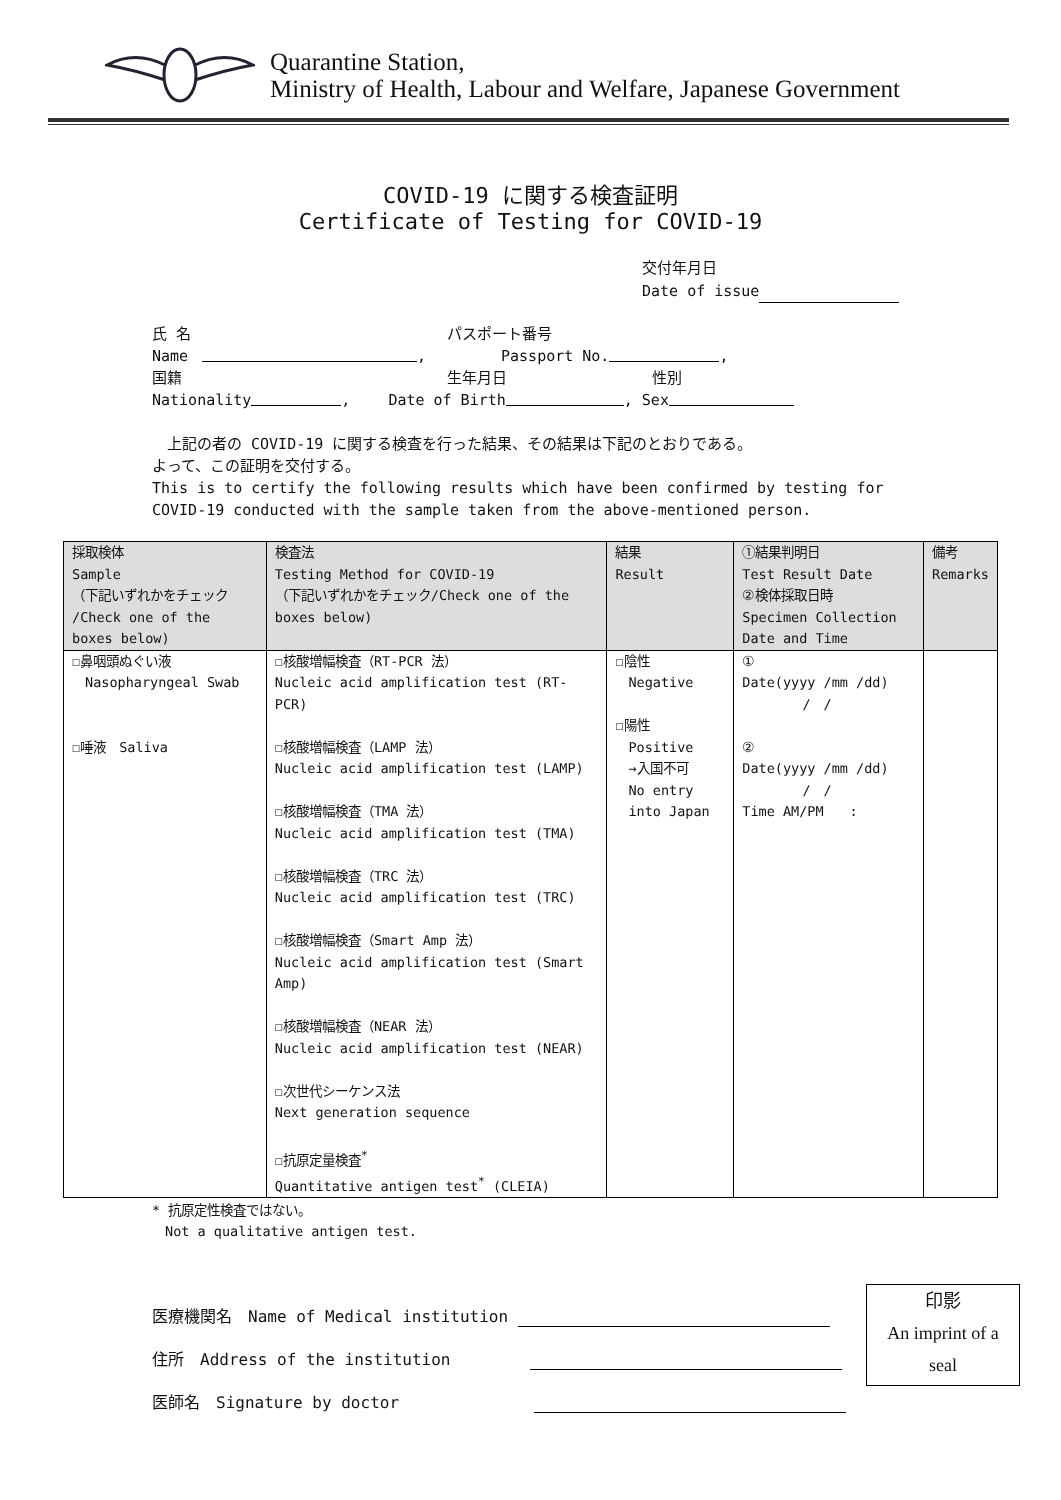Quarantine Station,
Ministry of Health, Labour and Welfare, Japanese Government
COVID-19 に関する検査証明
Certificate of Testing for COVID-19
交付年月日
Date of issue
氏 名 パスポート番号
Name , Passport No. ,
国籍 生年月日 性別
Nationality , Date of Birth , Sex
　上記の者の COVID-19 に関する検査を行った結果、その結果は下記のとおりである。
よって、この証明を交付する。
This is to certify the following results which have been confirmed by testing for COVID-19 conducted with the sample taken from the above-mentioned person.
| 採取検体 Sample （下記いずれかをチェック /Check one of the boxes below) | 検査法 Testing Method for COVID-19 （下記いずれかをチェック/Check one of the boxes below) | 結果 Result | ①結果判明日 Test Result Date ②検体採取日時 Specimen Collection Date and Time | 備考 Remarks |
| --- | --- | --- | --- | --- |
| ☐鼻咽頭ぬぐい液 Nasopharyngeal Swab ☐唾液 Saliva | ☐核酸増幅検査（RT-PCR 法） Nucleic acid amplification test (RT-PCR) ☐核酸増幅検査（LAMP 法） Nucleic acid amplification test (LAMP) ☐核酸増幅検査（TMA 法） Nucleic acid amplification test (TMA) ☐核酸増幅検査（TRC 法） Nucleic acid amplification test (TRC) ☐核酸増幅検査（Smart Amp 法） Nucleic acid amplification test (Smart Amp) ☐核酸増幅検査（NEAR 法） Nucleic acid amplification test (NEAR) ☐次世代シーケンス法 Next generation sequence ☐抗原定量検査<sup>*</sup> Quantitative antigen test<sup>*</sup> (CLEIA) | ☐陰性 Negative ☐陽性 Positive →入国不可 No entry into Japan | ① Date(yyyy /mm /dd) / / ② Date(yyyy /mm /dd) / / Time AM/PM : | |
* 抗原定性検査ではない。
　Not a qualitative antigen test.
医療機関名　Name of Medical institution
住所　Address of the institution
医師名　Signature by doctor
印影
An imprint of a
seal